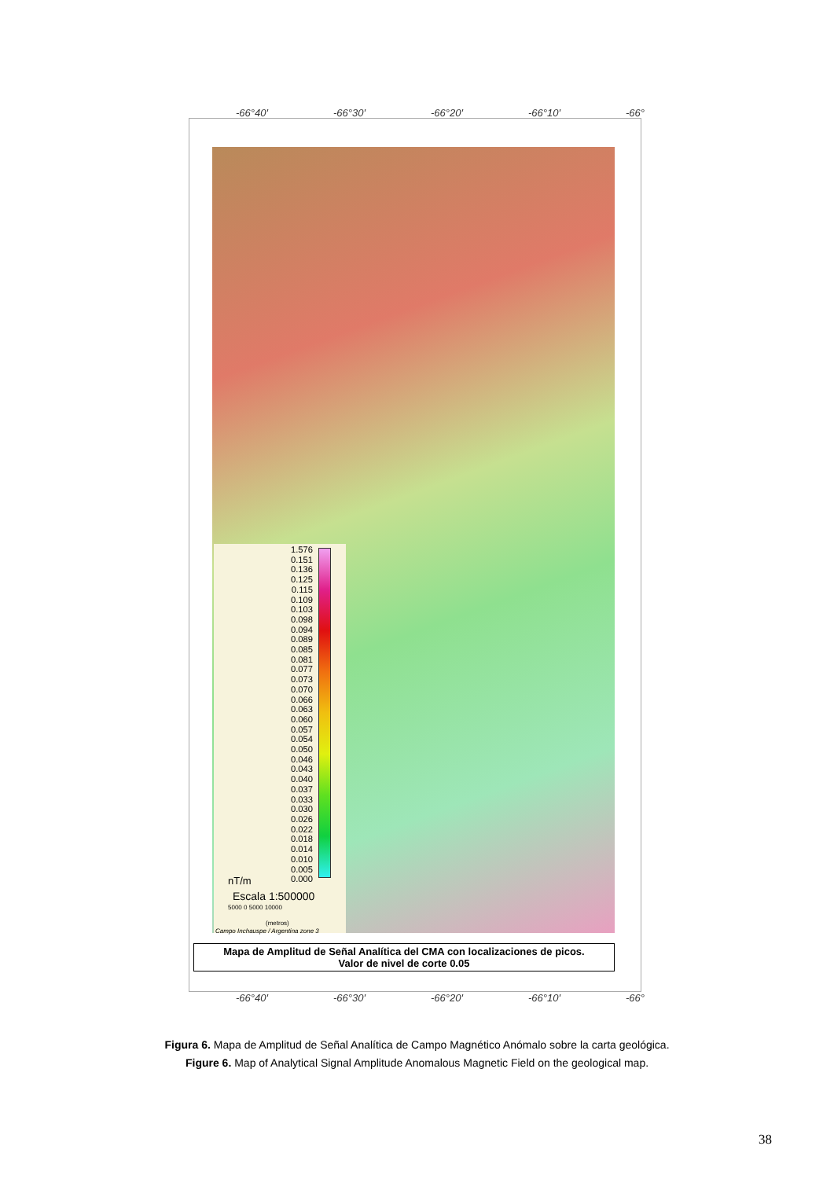-66°40' -66°30' -66°20' -66°10' -66°
1.576 0.151 0.136 0.125 0.115 0.109 0.103 0.098 0.094 0.089 0.085 0.081 0.077 0.073 0.070 0.066 0.063 0.060 0.057 0.054 0.050 0.046 0.043 0.040 0.037 0.033 0.030 0.026 0.022 0.018 0.014 0.010 0.005 0.000
nT/m
Escala 1:500000
5000 0 5000 10000
(metros)
Campo Inchauspe / Argentina zone 3
Mapa de Amplitud de Señal Analítica del CMA con localizaciones de picos.
Valor de nivel de corte 0.05
-66°40' -66°30' -66°20' -66°10' -66°
Figura 6. Mapa de Amplitud de Señal Analítica de Campo Magnético Anómalo sobre la carta geológica.
Figure 6. Map of Analytical Signal Amplitude Anomalous Magnetic Field on the geological map.
38